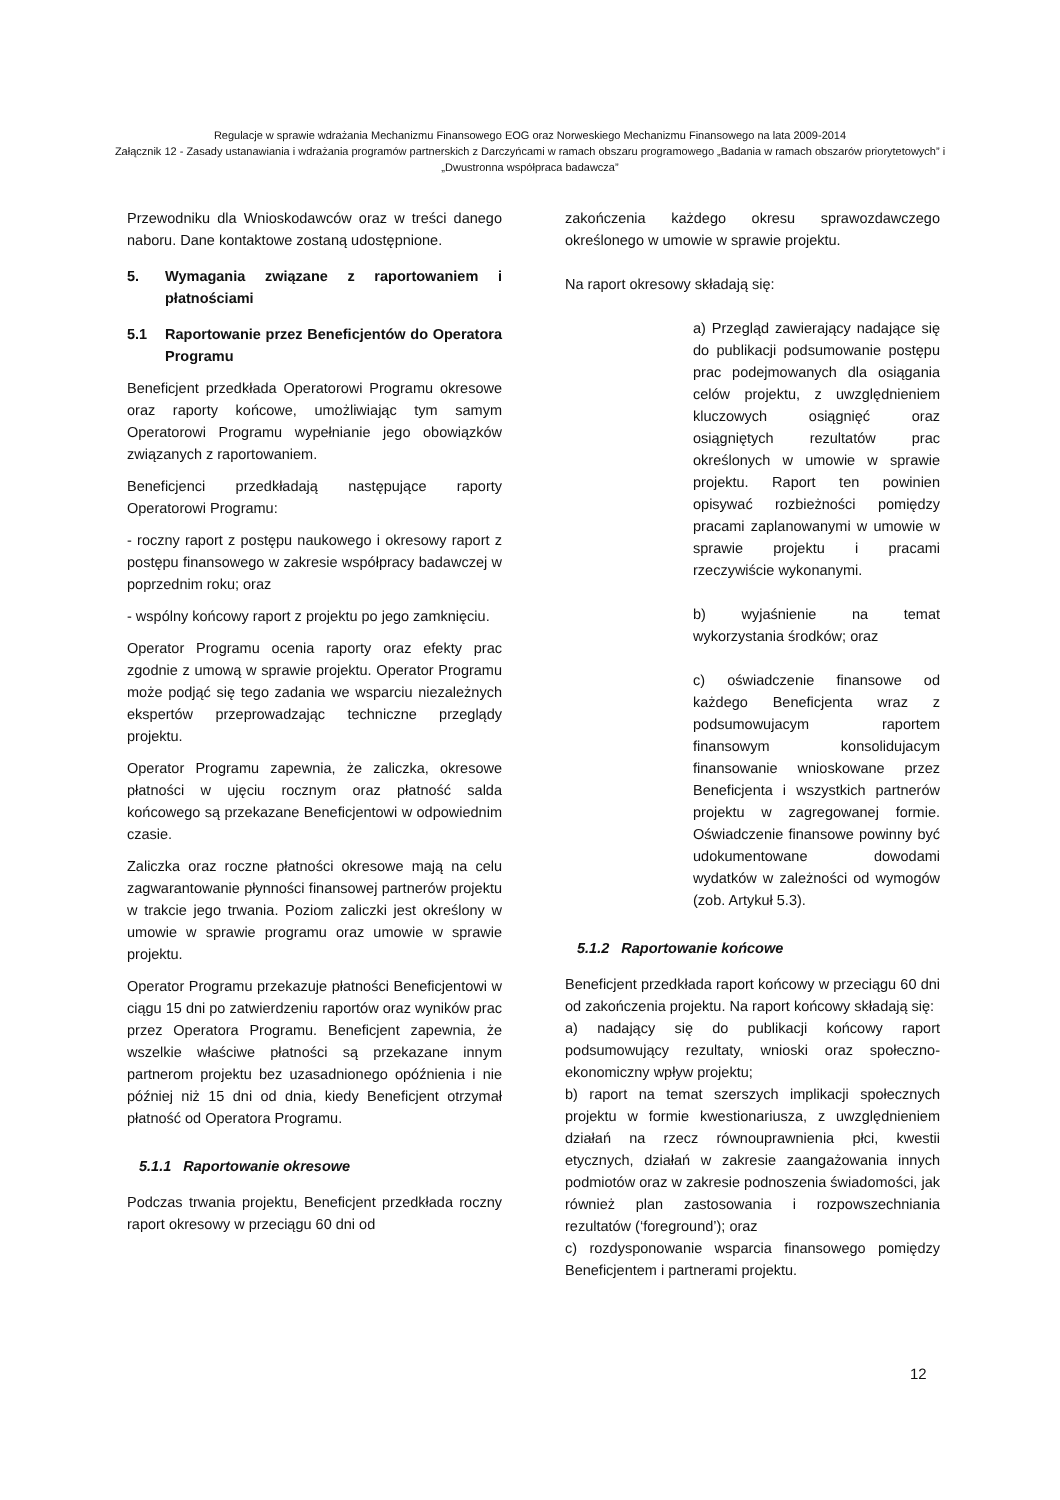Regulacje w sprawie wdrażania Mechanizmu Finansowego EOG oraz Norweskiego Mechanizmu Finansowego na lata 2009-2014
Załącznik 12 - Zasady ustanawiania i wdrażania programów partnerskich z Darczyńcami w ramach obszaru programowego „Badania w ramach obszarów priorytetowych” i „Dwustronna współpraca badawcza”
Przewodniku dla Wnioskodawców oraz w treści danego naboru. Dane kontaktowe zostaną udostępnione.
5. Wymagania związane z raportowaniem i płatnościami
5.1 Raportowanie przez Beneficjentów do Operatora Programu
Beneficjent przedkłada Operatorowi Programu okresowe oraz raporty końcowe, umożliwiając tym samym Operatorowi Programu wypełnianie jego obowiązków związanych z raportowaniem.
Beneficjenci przedkładają następujące raporty Operatorowi Programu:
- roczny raport z postępu naukowego i okresowy raport z postępu finansowego w zakresie współpracy badawczej w poprzednim roku; oraz
- wspólny końcowy raport z projektu po jego zamknięciu.
Operator Programu ocenia raporty oraz efekty prac zgodnie z umową w sprawie projektu. Operator Programu może podjąć się tego zadania we wsparciu niezależnych ekspertów przeprowadzając techniczne przeglądy projektu.
Operator Programu zapewnia, że zaliczka, okresowe płatności w ujęciu rocznym oraz płatność salda końcowego są przekazane Beneficjentowi w odpowiednim czasie.
Zaliczka oraz roczne płatności okresowe mają na celu zagwarantowanie płynności finansowej partnerów projektu w trakcie jego trwania. Poziom zaliczki jest określony w umowie w sprawie programu oraz umowie w sprawie projektu.
Operator Programu przekazuje płatności Beneficjentowi w ciągu 15 dni po zatwierdzeniu raportów oraz wyników prac przez Operatora Programu. Beneficjent zapewnia, że wszelkie właściwe płatności są przekazane innym partnerom projektu bez uzasadnionego opóźnienia i nie później niż 15 dni od dnia, kiedy Beneficjent otrzymał płatność od Operatora Programu.
5.1.1 Raportowanie okresowe
Podczas trwania projektu, Beneficjent przedkłada roczny raport okresowy w przeciągu 60 dni od
zakończenia każdego okresu sprawozdawczego określonego w umowie w sprawie projektu.
Na raport okresowy składają się:
a) Przegląd zawierający nadające się do publikacji podsumowanie postępu prac podejmowanych dla osiągania celów projektu, z uwzględnieniem kluczowych osiągnięć oraz osiągniętych rezultatów prac określonych w umowie w sprawie projektu. Raport ten powinien opisywać rozbieżności pomiędzy pracami zaplanowanymi w umowie w sprawie projektu i pracami rzeczywiście wykonanymi.
b) wyjaśnienie na temat wykorzystania środków; oraz
c) oświadczenie finansowe od każdego Beneficjenta wraz z podsumowujacym raportem finansowym konsolidujacym finansowanie wnioskowane przez Beneficjenta i wszystkich partnerów projektu w zagregowanej formie. Oświadczenie finansowe powinny być udokumentowane dowodami wydatków w zależności od wymogów (zob. Artykuł 5.3).
5.1.2 Raportowanie końcowe
Beneficjent przedkłada raport końcowy w przeciągu 60 dni od zakończenia projektu. Na raport końcowy składają się:
a) nadający się do publikacji końcowy raport podsumowujący rezultaty, wnioski oraz społeczno-ekonomiczny wpływ projektu;
b) raport na temat szerszych implikacji społecznych projektu w formie kwestionariusza, z uwzględnieniem działań na rzecz równouprawnienia płci, kwestii etycznych, działań w zakresie zaangażowania innych podmiotów oraz w zakresie podnoszenia świadomości, jak również plan zastosowania i rozpowszechniania rezultatów (‘foreground’); oraz
c) rozdysponowanie wsparcia finansowego pomiędzy Beneficjentem i partnerami projektu.
12